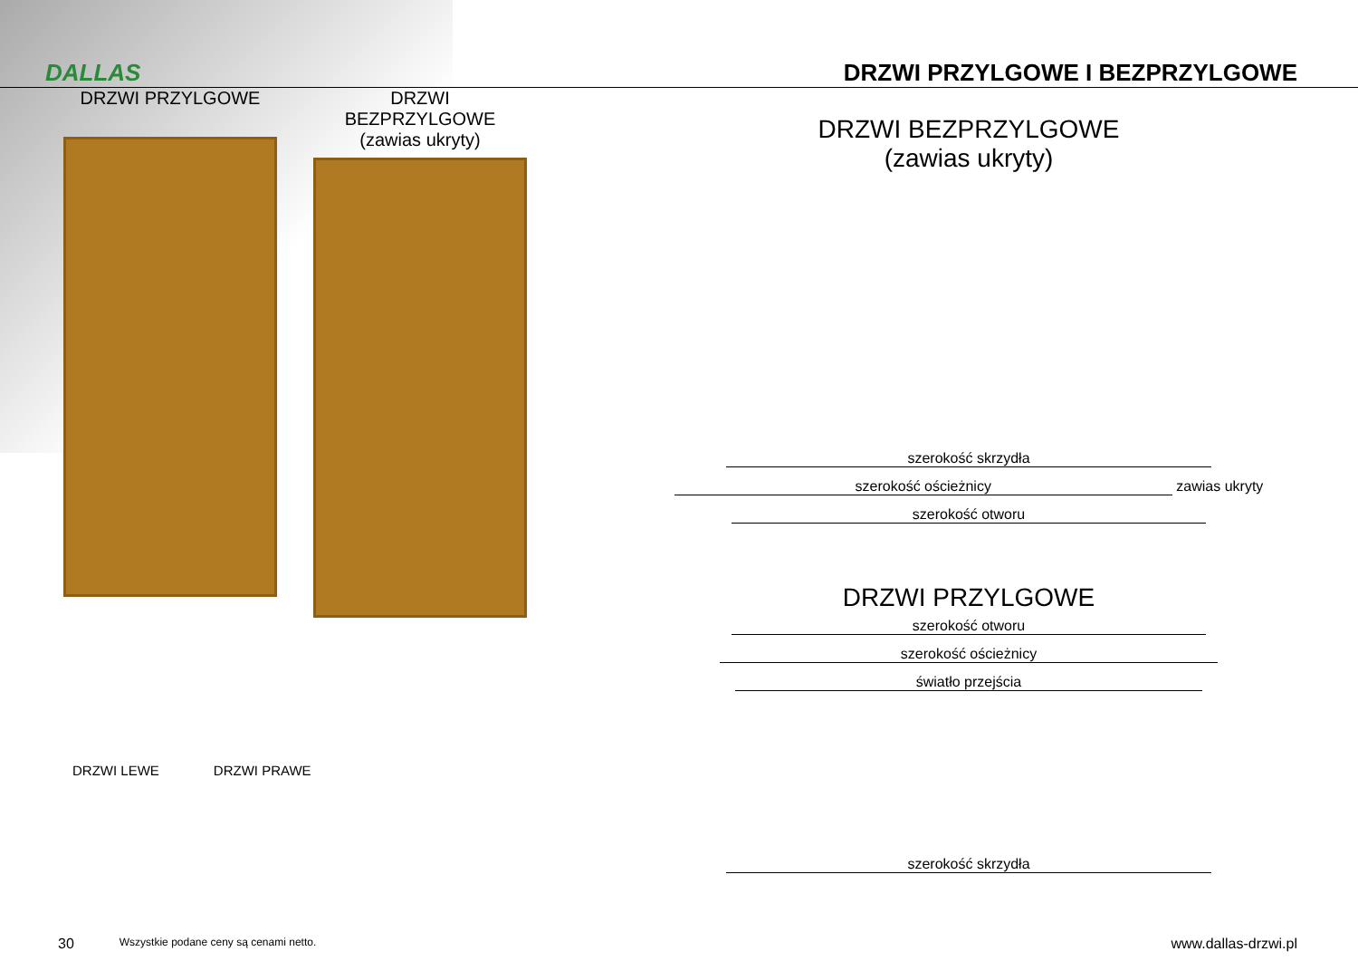DALLAS
DRZWI PRZYLGOWE I BEZPRZYLGOWE
DRZWI PRZYLGOWE
DRZWI BEZPRZYLGOWE
(zawias ukryty)
DRZWI LEWE DRZWI PRAWE
DRZWI BEZPRZYLGOWE
(zawias ukryty)
szerokość skrzydła
szerokość ościeżnicy
zawias ukryty
szerokość otworu
DRZWI PRZYLGOWE
szerokość otworu
szerokość ościeżnicy
światło przejścia szerokość skrzydła
30 Wszystkie podane ceny są cenami netto. www.dallas-drzwi.pl